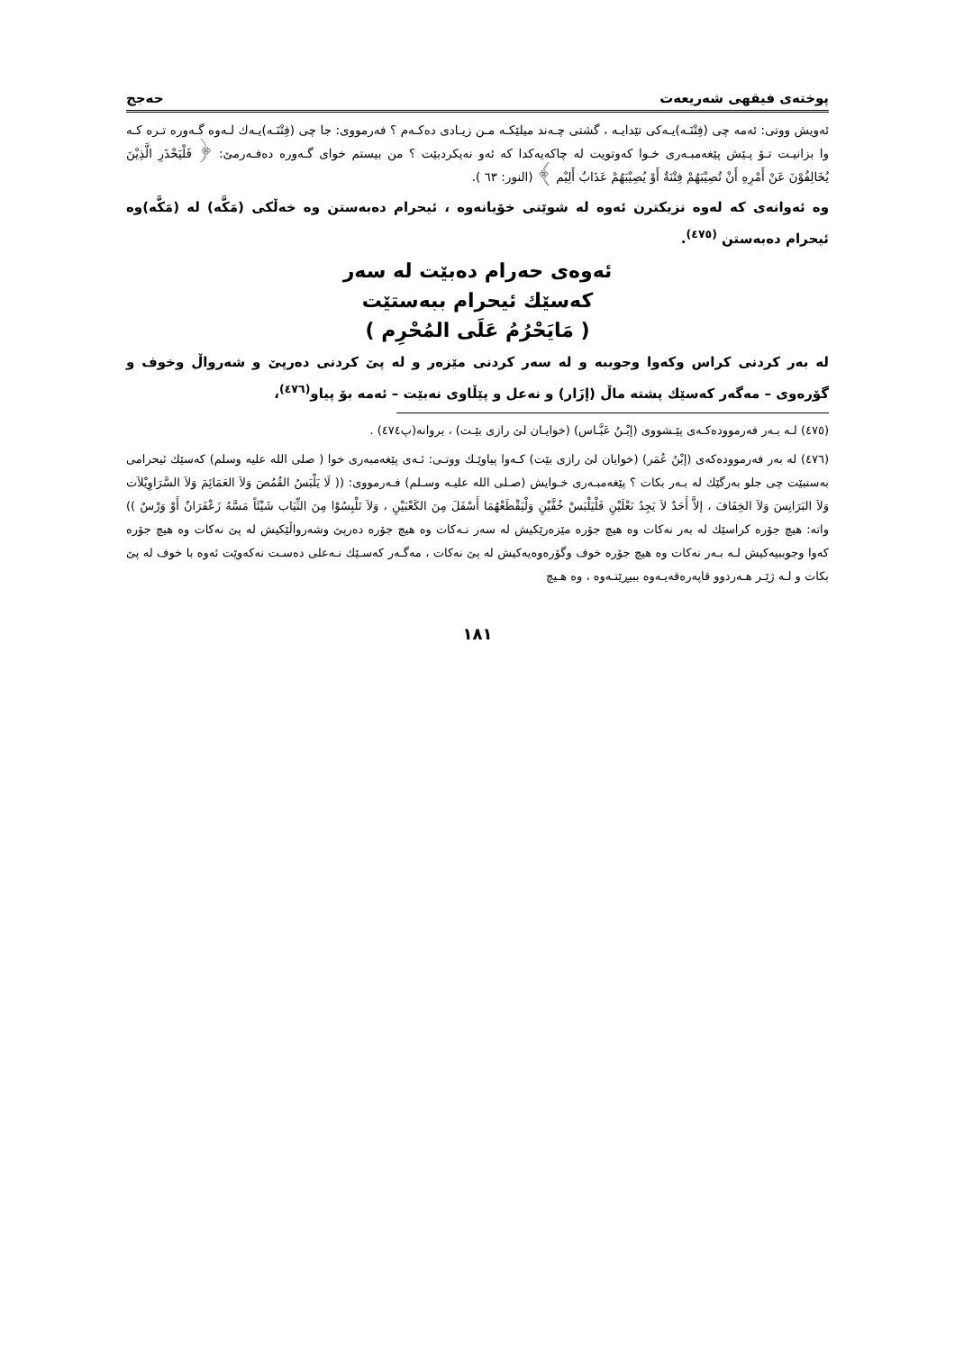پوختەی فیقهی شەریعەت حەجج
ئەویش ووتی: ئەمە چی (فِتْنَـە)یـەکی تێدایـە ، گشتی چـەند میلێکـە مـن زیـادی دەکـەم ؟ فەرمووی: جا چی (فِتْنَـە)یـەك لـەوە گـەورە تـرە کـە وا بزانیـت تـۆ پـێش پێغەمبـەری خـوا کەوتویت لە چاکەیەکدا کە ئەو نەیکردبێت ؟ من بیستم خوای گـەورە دەفـەرمێ: ﴿ فَلْيَحْذَرِ الَّذِيْنَ يُخَالِفُوْنَ عَنْ أَمْرِهِ أَنْ تُصِيْبَهُمْ فِتْنَةٌ أَوْ يُصِيْبَهُمْ عَذَابٌ أَلِيْم ﴾ (النور: ٦٣ ).
وە ئەوانەی کە لەوە نزیکترن ئەوە لە شوێنی خۆیانەوە ، ئیحرام دەبەستن وە خەڵکی (مَكَّه) لە (مَكَّه)وە ئیحرام دەبەستن <sup>(٤٧٥)</sup>.
ئەوەی حەرام دەبێت لە سەر
کەسێك ئیحرام ببەستێت
( مَايَحْرُمُ عَلَى المُحْرِم )
لە بەر کردنی کراس وکەوا وجوببە و لە سەر کردنی مێزەر و لە پێ کردنی دەرپێ و شەرواڵ وخوف و گۆرەوی – مەگەر کەسێك پشتە ماڵ (إزَار) و نەعل و پێڵاوی نەبێت – ئەمە بۆ پیاو<sup>(٤٧٦)</sup>،
(٤٧٥) لـە بـەر فەرموودەکـەی پێـشووی (إبْـنُ عَبَّـاس) (خوایـان لێ رازی بێـت) ، بروانە(پ٤٧٤) .
(٤٧٦) لە بەر فەرموودەکەی (إبْنُ عُمَر) (خوایان لێ رازی بێت) کـەوا پیاوێـك ووتـی: ئـەی پێغەمبەری خوا ( صلى الله عليه وسلم) کەسێك ئیحرامی بەستبێت چی جلو بەرگێك لە بـەر بکات ؟ پێغەمبـەری خـوایش (صـلى الله عليـه وسـلم) فـەرمووی: (( لَا يَلْبَسُ القُمُصَ وَلاَ العَمَائِمَ وَلاَ السَّرَاوِيْلاَت وَلاَ البَرَانِسَ وَلاَ الخِفَافَ ، إلاَّ أَحَدٌ لاَ يَجِدُ نَعْلَيْنِ فَلْيَلْبَسْ خُفَّيْنِ وَلْيَقْطَعْهُمَا أَسْفَلَ مِنَ الكَعْبَيْنِ ، وَلاَ تَلْبِسُوْا مِنَ الثِّيَاب شَيْئَاً مَسَّهُ زَعْفَرَانٌ أَوْ وَرْسٌ )) واتە: هیچ جۆرە کراسێك لە بەر نەکات وە هیچ جۆرە مێزەرێکیش لە سەر نـەکات وە هیچ جۆرە دەرپێ وشەرواڵێکیش لە پێ نەکات وە هیچ جۆرە کەوا وجوببیەکیش لـە بـەر نەکات وە هیچ جۆرە خوف وگۆرەوەیەکیش لە پێ نەکات ، مەگـەر کەسـێك نـەعلی دەسـت نەکەوێت ئەوە با خوف لە پێ بکات و لـە ژێـر هـەردوو قاپەرەقەیـەوە ببیڕێتـەوە ، وە هـیچ
١٨١